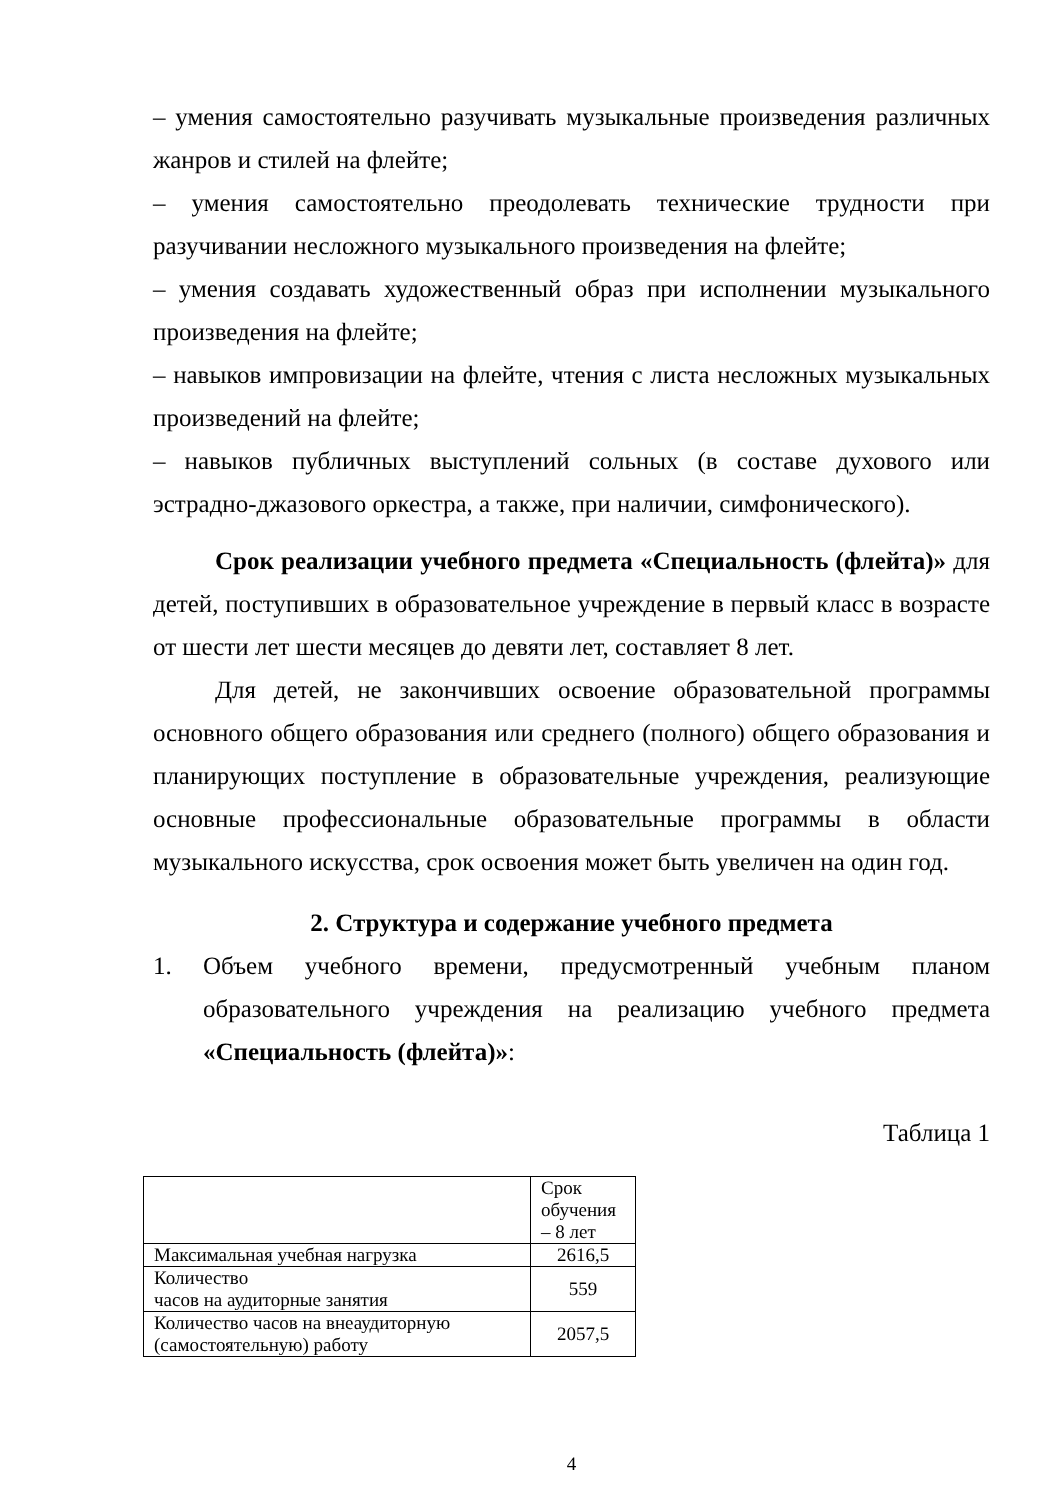– умения самостоятельно разучивать музыкальные произведения различных жанров и стилей на флейте;
– умения самостоятельно преодолевать технические трудности при разучивании несложного музыкального произведения на флейте;
– умения создавать художественный образ при исполнении музыкального произведения на флейте;
– навыков импровизации на флейте, чтения с листа несложных музыкальных произведений на флейте;
– навыков публичных выступлений сольных (в составе духового или эстрадно-джазового оркестра, а также, при наличии, симфонического).
Срок реализации учебного предмета «Специальность (флейта)» для детей, поступивших в образовательное учреждение в первый класс в возрасте от шести лет шести месяцев до девяти лет, составляет 8 лет.
Для детей, не закончивших освоение образовательной программы основного общего образования или среднего (полного) общего образования и планирующих поступление в образовательные учреждения, реализующие основные профессиональные образовательные программы в области музыкального искусства, срок освоения может быть увеличен на один год.
2. Структура и содержание учебного предмета
1. Объем учебного времени, предусмотренный учебным планом образовательного учреждения на реализацию учебного предмета «Специальность (флейта)»:
Таблица 1
| | Срок обучения – 8 лет |
| Максимальная учебная нагрузка | 2616,5 |
| Количество часов на аудиторные занятия | 559 |
| Количество часов на внеаудиторную (самостоятельную) работу | 2057,5 |
4